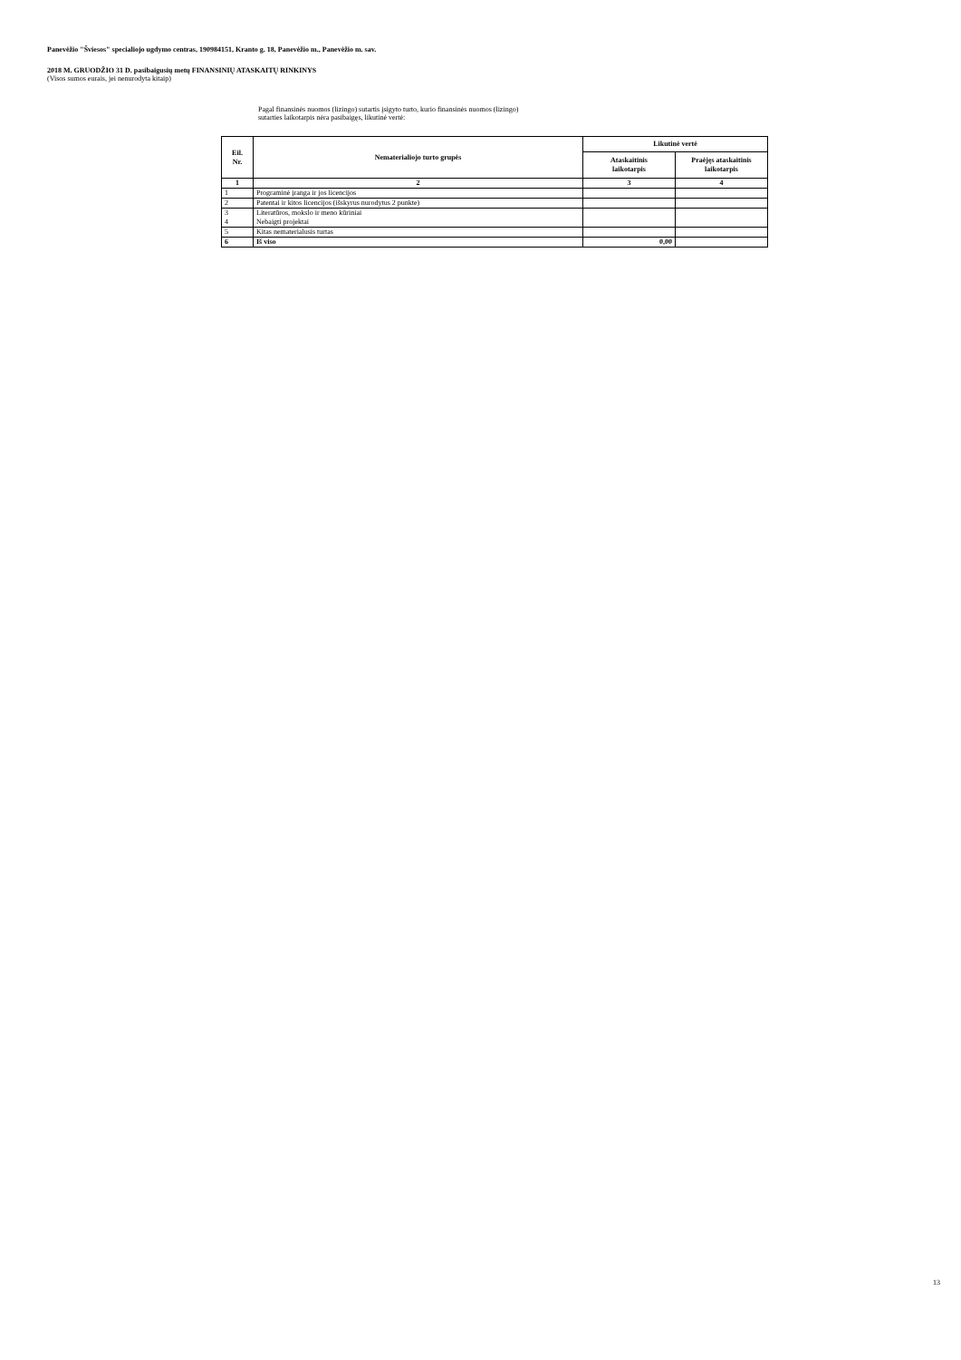Panevėžio "Šviesos" specialiojo ugdymo centras, 190984151, Kranto g. 18, Panevėžio m., Panevėžio m. sav.
2018 M. GRUODŽIO 31 D. pasibaigusių metų FINANSINIŲ ATASKAITŲ RINKINYS
(Visos sumos eurais, jei nenurodyta kitaip)
Pagal finansinės nuomos (lizingo) sutartis įsigyto turto, kurio finansinės nuomos (lizingo)
sutarties laikotarpis nėra pasibaigęs, likutinė vertė:
| Eil. Nr. | Nematerialiojo turto grupės | Likutinė vertė | |
| --- | --- | --- | --- |
| | | Ataskaitinis laikotarpis | Praėjęs ataskaitinis laikotarpis |
| 1 | 2 | 3 | 4 |
| 1 | Programinė įranga ir jos licencijos | | |
| 2 | Patentai ir kitos licencijos (išskyrus nurodytus 2 punkte) | | |
| 3 4 | Literatūros, mokslo ir meno kūriniai Nebaigti projektai | | |
| 5 | Kitas nematerialusis turtas | | |
| 6 | Iš viso | 0,00 | |
13